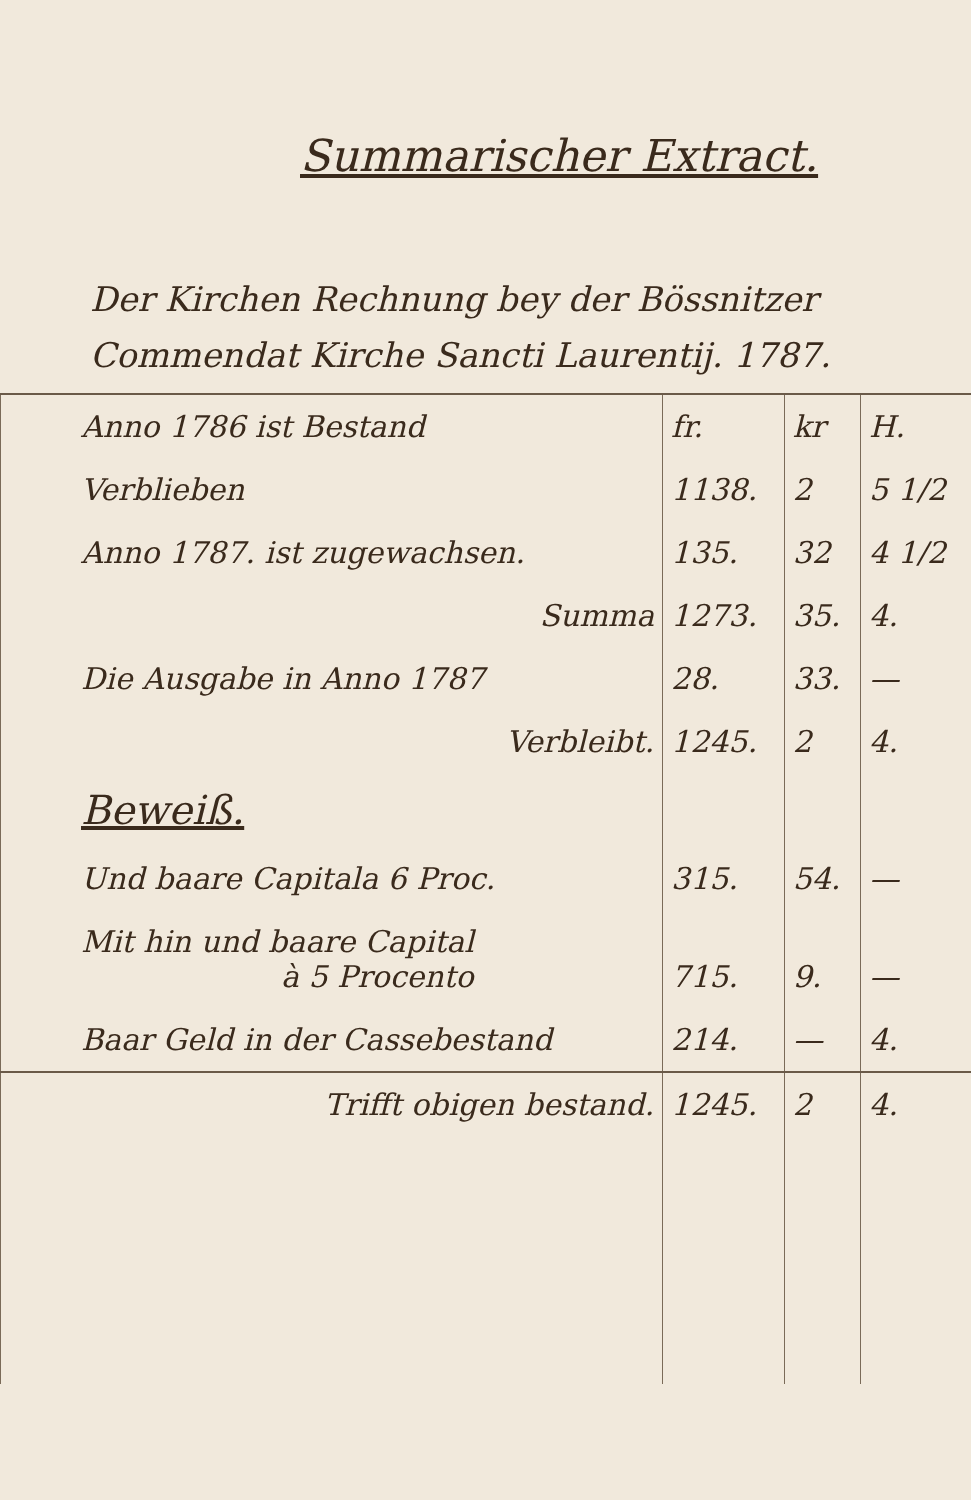Summarischer Extract.
Der Kirchen Rechnung bey der Bössnitzer Commendat Kirche Sancti Laurentij. 1787.
| Anno 1786 ist Bestand | fr. | kr | H. |
| Verblieben | 1138. | 2 | 5 1/2 |
| Anno 1787. ist zugewachsen. | 135. | 32 | 4 1/2 |
| Summa | 1273. | 35. | 4. |
| Die Ausgabe in Anno 1787 | 28. | 33. | — |
| Verbleibt. | 1245. | 2 | 4. |
| Beweiß. | | | |
| Und baare Capitala 6 Proc. | 315. | 54. | — |
| Mit hin und baare Capital à 5 Procento | 715. | 9. | — |
| Baar Geld in der Cassebestand | 214. | — | 4. |
| Trifft obigen bestand. | 1245. | 2 | 4. |